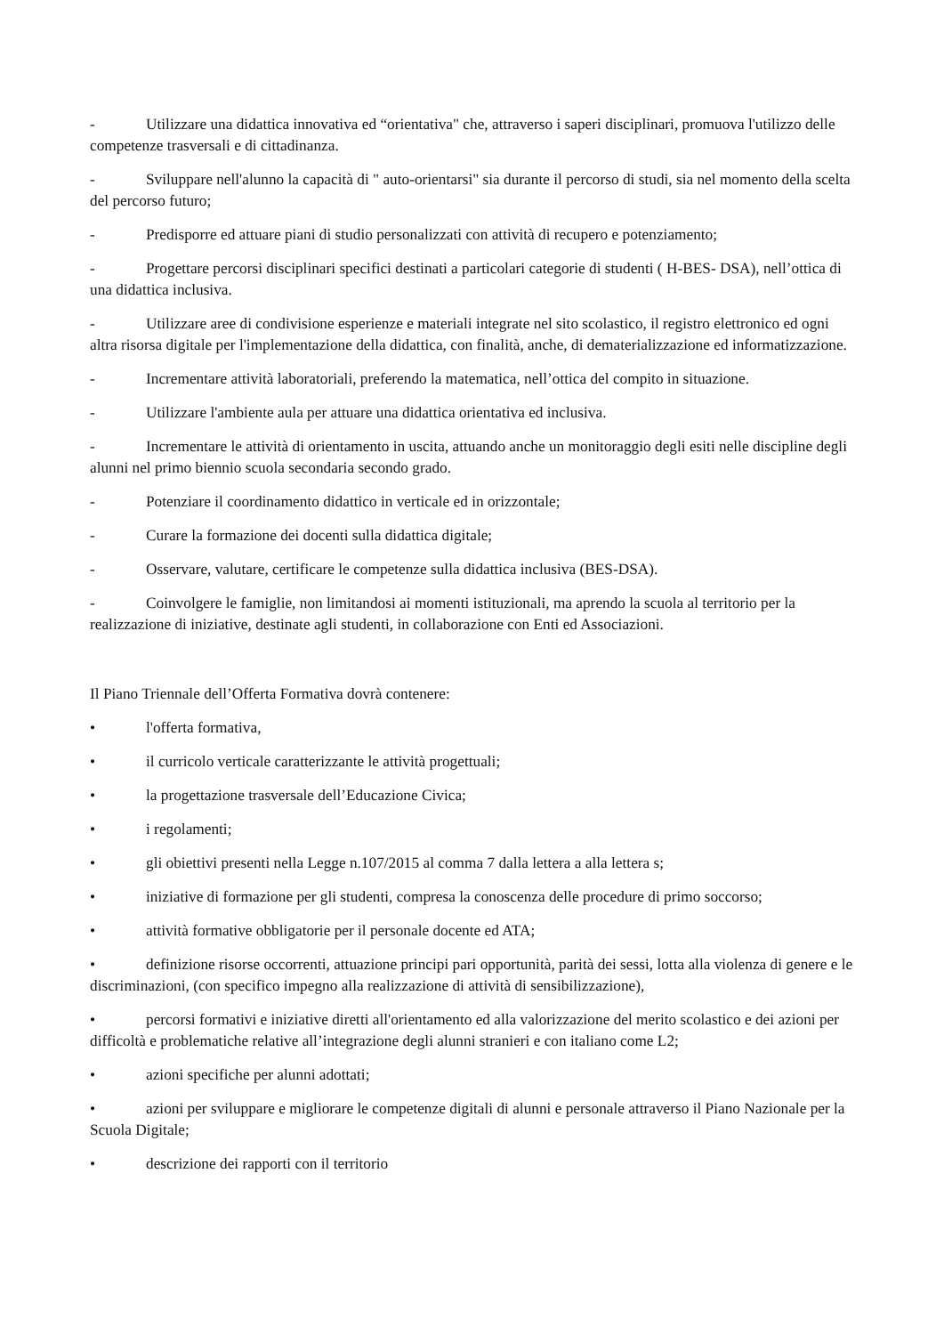- Utilizzare una didattica innovativa ed “orientativa" che, attraverso i saperi disciplinari, promuova l'utilizzo delle competenze trasversali e di cittadinanza.
- Sviluppare nell'alunno la capacità di " auto-orientarsi" sia durante il percorso di studi, sia nel momento della scelta del percorso futuro;
- Predisporre ed attuare piani di studio personalizzati con attività di recupero e potenziamento;
- Progettare percorsi disciplinari specifici destinati a particolari categorie di studenti ( H-BES- DSA), nell’ottica di una didattica inclusiva.
- Utilizzare aree di condivisione esperienze e materiali integrate nel sito scolastico, il registro elettronico ed ogni altra risorsa digitale per l'implementazione della didattica, con finalità, anche, di dematerializzazione ed informatizzazione.
- Incrementare attività laboratoriali, preferendo la matematica, nell’ottica del compito in situazione.
- Utilizzare l'ambiente aula per attuare una didattica orientativa ed inclusiva.
- Incrementare le attività di orientamento in uscita, attuando anche un monitoraggio degli esiti nelle discipline degli alunni nel primo biennio scuola secondaria secondo grado.
- Potenziare il coordinamento didattico in verticale ed in orizzontale;
- Curare la formazione dei docenti sulla didattica digitale;
- Osservare, valutare, certificare le competenze sulla didattica inclusiva (BES-DSA).
- Coinvolgere le famiglie, non limitandosi ai momenti istituzionali, ma aprendo la scuola al territorio per la realizzazione di iniziative, destinate agli studenti, in collaborazione con Enti ed Associazioni.
Il Piano Triennale dell’Offerta Formativa dovrà contenere:
• l'offerta formativa,
• il curricolo verticale caratterizzante le attività progettuali;
• la progettazione trasversale dell’Educazione Civica;
• i regolamenti;
• gli obiettivi presenti nella Legge n.107/2015 al comma 7 dalla lettera a alla lettera s;
• iniziative di formazione per gli studenti, compresa la conoscenza delle procedure di primo soccorso;
• attività formative obbligatorie per il personale docente ed ATA;
• definizione risorse occorrenti, attuazione principi pari opportunità, parità dei sessi, lotta alla violenza di genere e le discriminazioni, (con specifico impegno alla realizzazione di attività di sensibilizzazione),
• percorsi formativi e iniziative diretti all'orientamento ed alla valorizzazione del merito scolastico e dei azioni per difficoltà e problematiche relative all’integrazione degli alunni stranieri e con italiano come L2;
• azioni specifiche per alunni adottati;
• azioni per sviluppare e migliorare le competenze digitali di alunni e personale attraverso il Piano Nazionale per la Scuola Digitale;
• descrizione dei rapporti con il territorio